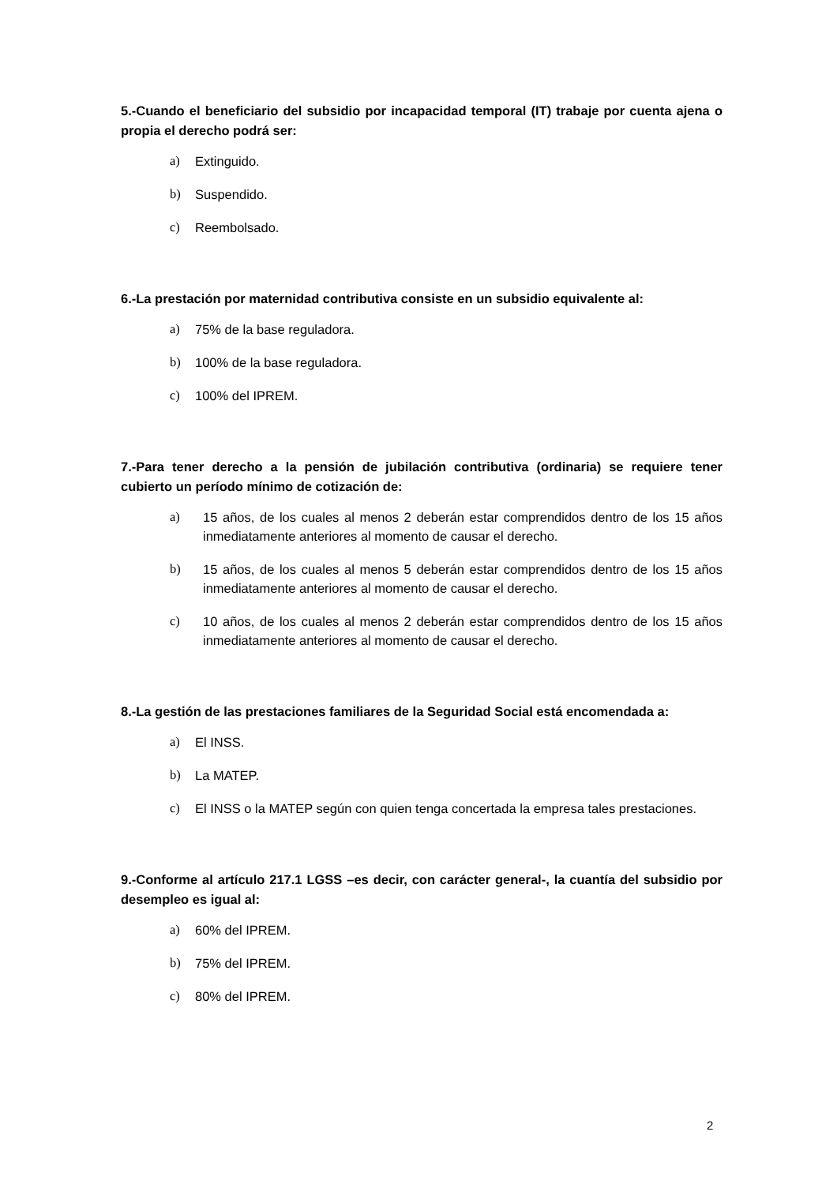5.-Cuando el beneficiario del subsidio por incapacidad temporal (IT) trabaje por cuenta ajena o propia el derecho podrá ser:
a) Extinguido.
b) Suspendido.
c) Reembolsado.
6.-La prestación por maternidad contributiva consiste en un subsidio equivalente al:
a) 75% de la base reguladora.
b) 100% de la base reguladora.
c) 100% del IPREM.
7.-Para tener derecho a la pensión de jubilación contributiva (ordinaria) se requiere tener cubierto un período mínimo de cotización de:
a) 15 años, de los cuales al menos 2 deberán estar comprendidos dentro de los 15 años inmediatamente anteriores al momento de causar el derecho.
b) 15 años, de los cuales al menos 5 deberán estar comprendidos dentro de los 15 años inmediatamente anteriores al momento de causar el derecho.
c) 10 años, de los cuales al menos 2 deberán estar comprendidos dentro de los 15 años inmediatamente anteriores al momento de causar el derecho.
8.-La gestión de las prestaciones familiares de la Seguridad Social está encomendada a:
a) El INSS.
b) La MATEP.
c) El INSS o la MATEP según con quien tenga concertada la empresa tales prestaciones.
9.-Conforme al artículo 217.1 LGSS –es decir, con carácter general-, la cuantía del subsidio por desempleo es igual al:
a) 60% del IPREM.
b) 75% del IPREM.
c) 80% del IPREM.
2